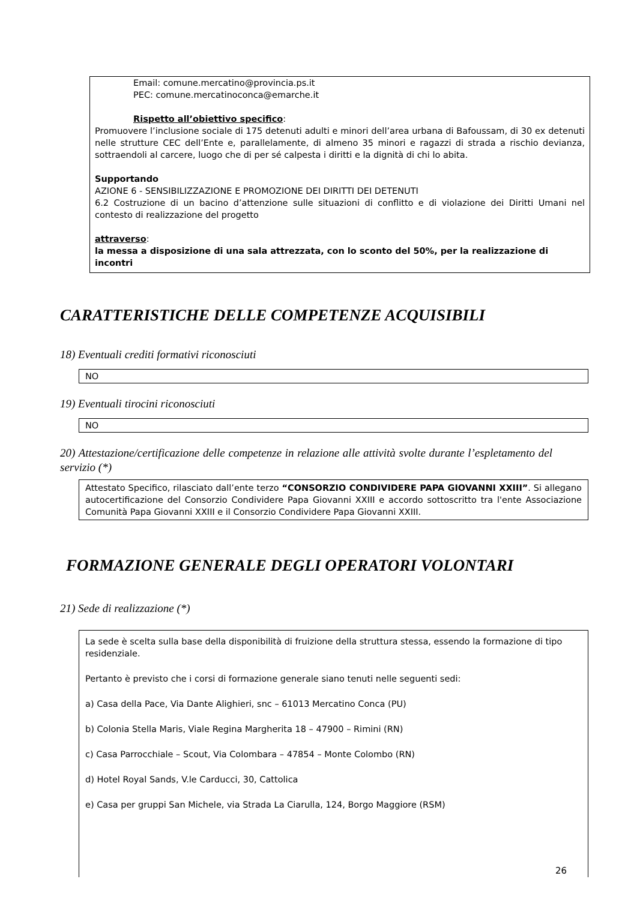Email: comune.mercatino@provincia.ps.it
PEC: comune.mercatinoconca@emarche.it
Rispetto all’obiettivo specifico:
Promuovere l’inclusione sociale di 175 detenuti adulti e minori dell’area urbana di Bafoussam, di 30 ex detenuti nelle strutture CEC dell’Ente e, parallelamente, di almeno 35 minori e ragazzi di strada a rischio devianza, sottraendoli al carcere, luogo che di per sé calpesta i diritti e la dignità di chi lo abita.
Supportando
AZIONE 6 - SENSIBILIZZAZIONE E PROMOZIONE DEI DIRITTI DEI DETENUTI
6.2 Costruzione di un bacino d’attenzione sulle situazioni di conflitto e di violazione dei Diritti Umani nel contesto di realizzazione del progetto
attraverso:
la messa a disposizione di una sala attrezzata, con lo sconto del 50%, per la realizzazione di incontri
CARATTERISTICHE DELLE COMPETENZE ACQUISIBILI
18) Eventuali crediti formativi riconosciuti
NO
19) Eventuali tirocini riconosciuti
NO
20) Attestazione/certificazione delle competenze in relazione alle attività svolte durante l’espletamento del servizio (*)
Attestato Specifico, rilasciato dall’ente terzo “CONSORZIO CONDIVIDERE PAPA GIOVANNI XXIII”. Si allegano autocertificazione del Consorzio Condividere Papa Giovanni XXIII e accordo sottoscritto tra l'ente Associazione Comunità Papa Giovanni XXIII e il Consorzio Condividere Papa Giovanni XXIII.
FORMAZIONE GENERALE DEGLI OPERATORI VOLONTARI
21) Sede di realizzazione (*)
La sede è scelta sulla base della disponibilità di fruizione della struttura stessa, essendo la formazione di tipo residenziale.
Pertanto è previsto che i corsi di formazione generale siano tenuti nelle seguenti sedi:
a) Casa della Pace, Via Dante Alighieri, snc – 61013 Mercatino Conca (PU)
b) Colonia Stella Maris, Viale Regina Margherita 18 – 47900 – Rimini (RN)
c) Casa Parrocchiale – Scout, Via Colombara – 47854 – Monte Colombo (RN)
d) Hotel Royal Sands, V.le Carducci, 30, Cattolica
e) Casa per gruppi San Michele, via Strada La Ciarulla, 124, Borgo Maggiore (RSM)
26